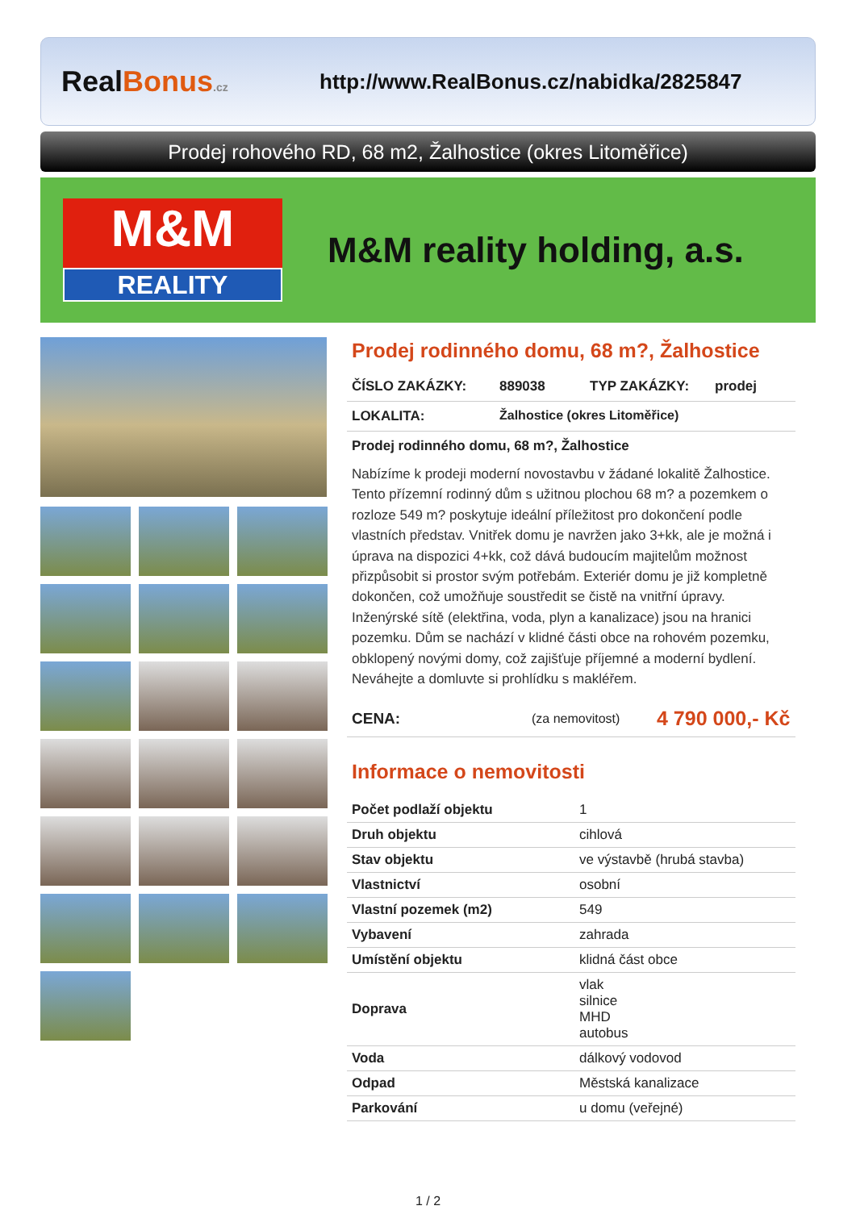Real Bonus.cz
http://www.RealBonus.cz/nabidka/2825847
Prodej rohového RD, 68 m2, Žalhostice (okres Litoměřice)
M&M
REALITY
M&M reality holding, a.s.
Prodej rodinného domu, 68 m?, Žalhostice
ČÍSLO ZAKÁZKY: 889038 TYP ZAKÁZKY: prodej
LOKALITA: Žalhostice (okres Litoměřice)
Prodej rodinného domu, 68 m?, Žalhostice
Nabízíme k prodeji moderní novostavbu v žádané lokalitě Žalhostice. Tento přízemní rodinný dům s užitnou plochou 68 m? a pozemkem o rozloze 549 m? poskytuje ideální příležitost pro dokončení podle vlastních představ. Vnitřek domu je navržen jako 3+kk, ale je možná i úprava na dispozici 4+kk, což dává budoucím majitelům možnost přizpůsobit si prostor svým potřebám. Exteriér domu je již kompletně dokončen, což umožňuje soustředit se čistě na vnitřní úpravy. Inženýrské sítě (elektřina, voda, plyn a kanalizace) jsou na hranici pozemku. Dům se nachází v klidné části obce na rohovém pozemku, obklopený novými domy, což zajišťuje příjemné a moderní bydlení. Neváhejte a domluvte si prohlídku s makléřem.
CENA: (za nemovitost) 4 790 000,- Kč
Informace o nemovitosti
| Počet podlaží objektu | 1 |
| Druh objektu | cihlová |
| Stav objektu | ve výstavbě (hrubá stavba) |
| Vlastnictví | osobní |
| Vlastní pozemek (m2) | 549 |
| Vybavení | zahrada |
| Umístění objektu | klidná část obce |
| Doprava | vlak silnice MHD autobus |
| Voda | dálkový vodovod |
| Odpad | Městská kanalizace |
| Parkování | u domu (veřejné) |
1 / 2